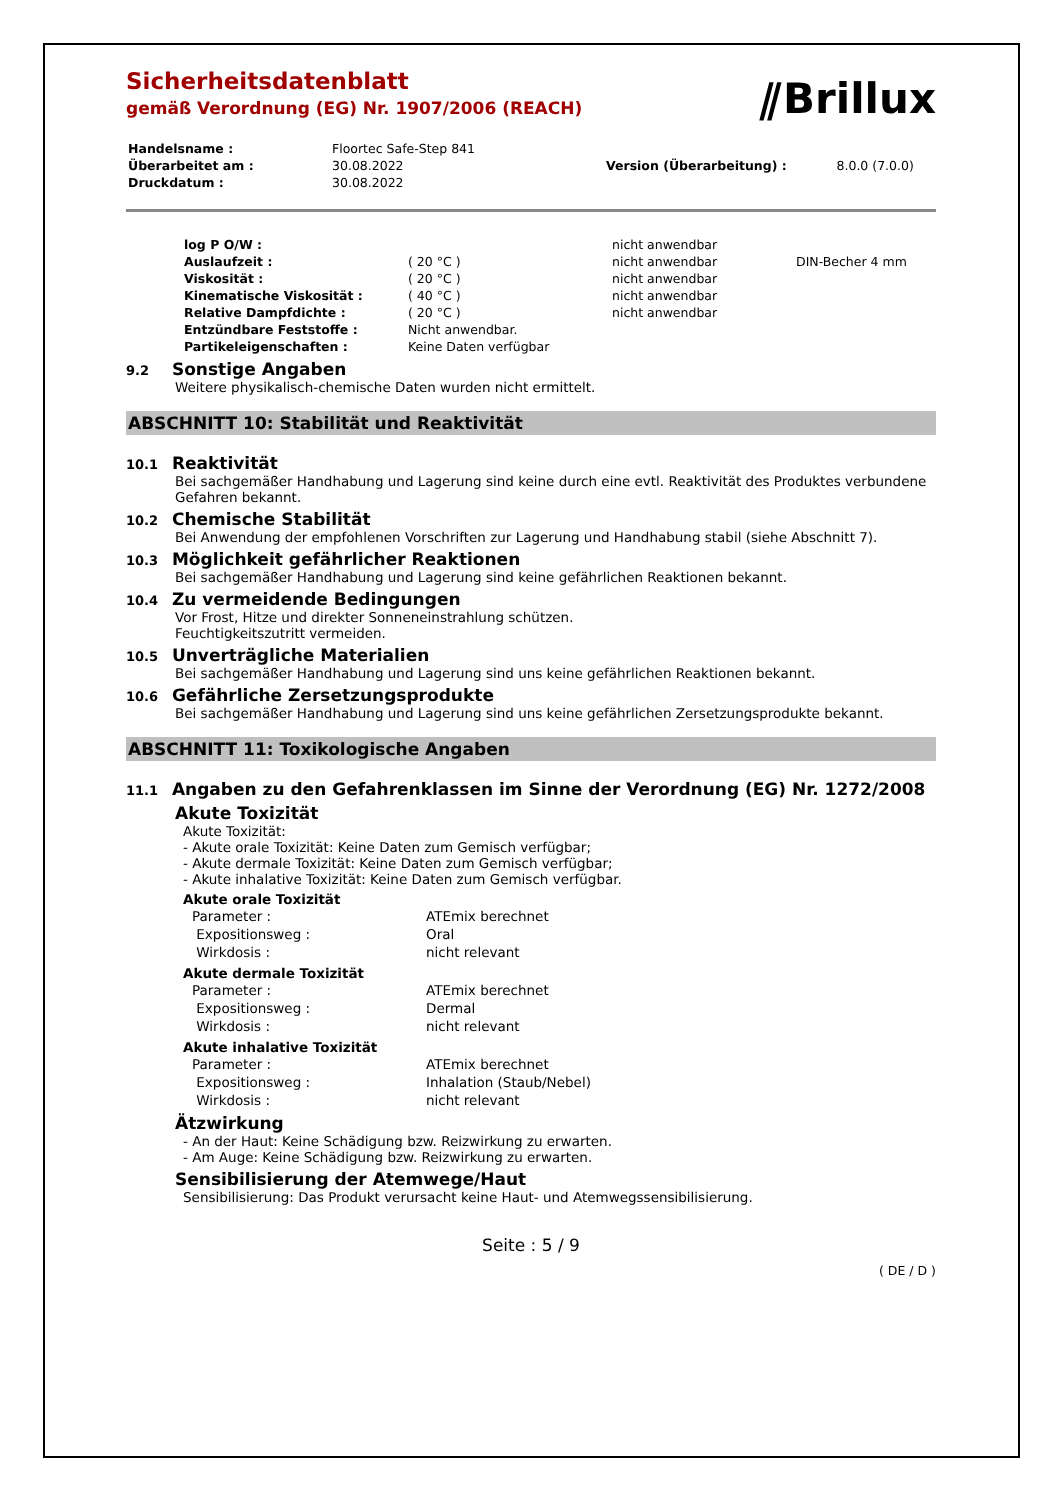⫽Brillux
Sicherheitsdatenblatt
gemäß Verordnung (EG) Nr. 1907/2006 (REACH)
| Handelsname : | Floortec Safe-Step 841 | | |
| Überarbeitet am : | 30.08.2022 | Version (Überarbeitung) : | 8.0.0 (7.0.0) |
| Druckdatum : | 30.08.2022 | | |
| log P O/W : | | nicht anwendbar | |
| Auslaufzeit : | ( 20 °C ) | nicht anwendbar | DIN-Becher 4 mm |
| Viskosität : | ( 20 °C ) | nicht anwendbar | |
| Kinematische Viskosität : | ( 40 °C ) | nicht anwendbar | |
| Relative Dampfdichte : | ( 20 °C ) | nicht anwendbar | |
| Entzündbare Feststoffe : | Nicht anwendbar. | | |
| Partikeleigenschaften : | Keine Daten verfügbar | | |
9.2 Sonstige Angaben
Weitere physikalisch-chemische Daten wurden nicht ermittelt.
ABSCHNITT 10: Stabilität und Reaktivität
10.1 Reaktivität
Bei sachgemäßer Handhabung und Lagerung sind keine durch eine evtl. Reaktivität des Produktes verbundene Gefahren bekannt.
10.2 Chemische Stabilität
Bei Anwendung der empfohlenen Vorschriften zur Lagerung und Handhabung stabil (siehe Abschnitt 7).
10.3 Möglichkeit gefährlicher Reaktionen
Bei sachgemäßer Handhabung und Lagerung sind keine gefährlichen Reaktionen bekannt.
10.4 Zu vermeidende Bedingungen
Vor Frost, Hitze und direkter Sonneneinstrahlung schützen.
Feuchtigkeitszutritt vermeiden.
10.5 Unverträgliche Materialien
Bei sachgemäßer Handhabung und Lagerung sind uns keine gefährlichen Reaktionen bekannt.
10.6 Gefährliche Zersetzungsprodukte
Bei sachgemäßer Handhabung und Lagerung sind uns keine gefährlichen Zersetzungsprodukte bekannt.
ABSCHNITT 11: Toxikologische Angaben
11.1 Angaben zu den Gefahrenklassen im Sinne der Verordnung (EG) Nr. 1272/2008
Akute Toxizität
Akute Toxizität:
- Akute orale Toxizität: Keine Daten zum Gemisch verfügbar;
- Akute dermale Toxizität: Keine Daten zum Gemisch verfügbar;
- Akute inhalative Toxizität: Keine Daten zum Gemisch verfügbar.
Akute orale Toxizität
| Parameter : | ATEmix berechnet |
| Expositionsweg : | Oral |
| Wirkdosis : | nicht relevant |
Akute dermale Toxizität
| Parameter : | ATEmix berechnet |
| Expositionsweg : | Dermal |
| Wirkdosis : | nicht relevant |
Akute inhalative Toxizität
| Parameter : | ATEmix berechnet |
| Expositionsweg : | Inhalation (Staub/Nebel) |
| Wirkdosis : | nicht relevant |
Ätzwirkung
- An der Haut: Keine Schädigung bzw. Reizwirkung zu erwarten.
- Am Auge: Keine Schädigung bzw. Reizwirkung zu erwarten.
Sensibilisierung der Atemwege/Haut
Sensibilisierung: Das Produkt verursacht keine Haut- und Atemwegssensibilisierung.
Seite : 5 / 9
( DE / D )